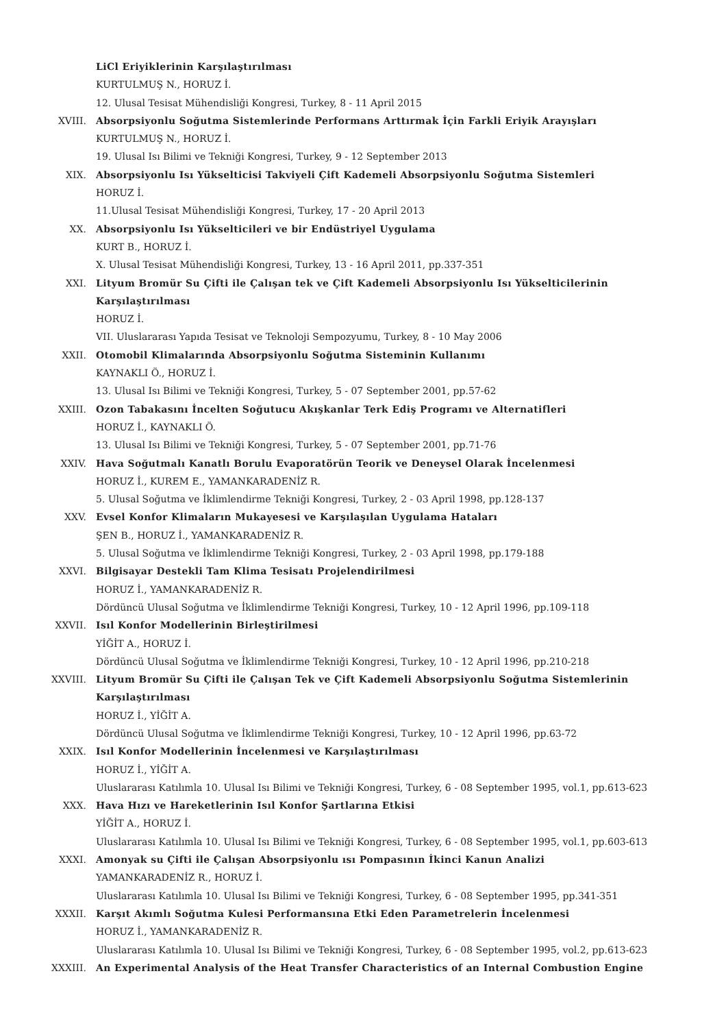LiCl Eriyiklerinin Karşılaştırılması
KURTULMUŞ N., HORUZ İ.
12. Ulusal Tesisat Mühendisliği Kongresi, Turkey, 8 - 11 April 2015
XVIII. Absorpsiyonlu Soğutma Sistemlerinde Performans Arttırmak İçin Farkli Eriyik Arayışları
KURTULMUŞ N., HORUZ İ.
19. Ulusal Isı Bilimi ve Tekniği Kongresi, Turkey, 9 - 12 September 2013
XIX. Absorpsiyonlu Isı Yükselticisi Takviyeli Çift Kademeli Absorpsiyonlu Soğutma Sistemleri
HORUZ İ.
11.Ulusal Tesisat Mühendisliği Kongresi, Turkey, 17 - 20 April 2013
XX. Absorpsiyonlu Isı Yükselticileri ve bir Endüstriyel Uygulama
KURT B., HORUZ İ.
X. Ulusal Tesisat Mühendisliği Kongresi, Turkey, 13 - 16 April 2011, pp.337-351
XXI. Lityum Bromür Su Çifti ile Çalışan tek ve Çift Kademeli Absorpsiyonlu Isı Yükselticilerinin Karşılaştırılması
HORUZ İ.
VII. Uluslararası Yapıda Tesisat ve Teknoloji Sempozyumu, Turkey, 8 - 10 May 2006
XXII. Otomobil Klimalarında Absorpsiyonlu Soğutma Sisteminin Kullanımı
KAYNAKLI Ö., HORUZ İ.
13. Ulusal Isı Bilimi ve Tekniği Kongresi, Turkey, 5 - 07 September 2001, pp.57-62
XXIII. Ozon Tabakasını İncelten Soğutucu Akışkanlar Terk Ediş Programı ve Alternatifleri
HORUZ İ., KAYNAKLI Ö.
13. Ulusal Isı Bilimi ve Tekniği Kongresi, Turkey, 5 - 07 September 2001, pp.71-76
XXIV. Hava Soğutmalı Kanatlı Borulu Evaporatörün Teorik ve Deneysel Olarak İncelenmesi
HORUZ İ., KUREM E., YAMANKARADENİZ R.
5. Ulusal Soğutma ve İklimlendirme Tekniği Kongresi, Turkey, 2 - 03 April 1998, pp.128-137
XXV. Evsel Konfor Klimaların Mukayesesi ve Karşılaşılan Uygulama Hataları
ŞEN B., HORUZ İ., YAMANKARADENİZ R.
5. Ulusal Soğutma ve İklimlendirme Tekniği Kongresi, Turkey, 2 - 03 April 1998, pp.179-188
XXVI. Bilgisayar Destekli Tam Klima Tesisatı Projelendirilmesi
HORUZ İ., YAMANKARADENİZ R.
Dördüncü Ulusal Soğutma ve İklimlendirme Tekniği Kongresi, Turkey, 10 - 12 April 1996, pp.109-118
XXVII. Isıl Konfor Modellerinin Birleştirilmesi
YİĞİT A., HORUZ İ.
Dördüncü Ulusal Soğutma ve İklimlendirme Tekniği Kongresi, Turkey, 10 - 12 April 1996, pp.210-218
XXVIII. Lityum Bromür Su Çifti ile Çalışan Tek ve Çift Kademeli Absorpsiyonlu Soğutma Sistemlerinin Karşılaştırılması
HORUZ İ., YİĞİT A.
Dördüncü Ulusal Soğutma ve İklimlendirme Tekniği Kongresi, Turkey, 10 - 12 April 1996, pp.63-72
XXIX. Isıl Konfor Modellerinin İncelenmesi ve Karşılaştırılması
HORUZ İ., YİĞİT A.
Uluslararası Katılımla 10. Ulusal Isı Bilimi ve Tekniği Kongresi, Turkey, 6 - 08 September 1995, vol.1, pp.613-623
XXX. Hava Hızı ve Hareketlerinin Isıl Konfor Şartlarına Etkisi
YİĞİT A., HORUZ İ.
Uluslararası Katılımla 10. Ulusal Isı Bilimi ve Tekniği Kongresi, Turkey, 6 - 08 September 1995, vol.1, pp.603-613
XXXI. Amonyak su Çifti ile Çalışan Absorpsiyonlu ısı Pompasının İkinci Kanun Analizi
YAMANKARADENİZ R., HORUZ İ.
Uluslararası Katılımla 10. Ulusal Isı Bilimi ve Tekniği Kongresi, Turkey, 6 - 08 September 1995, pp.341-351
XXXII. Karşıt Akımlı Soğutma Kulesi Performansına Etki Eden Parametrelerin İncelenmesi
HORUZ İ., YAMANKARADENİZ R.
Uluslararası Katılımla 10. Ulusal Isı Bilimi ve Tekniği Kongresi, Turkey, 6 - 08 September 1995, vol.2, pp.613-623
XXXIII. An Experimental Analysis of the Heat Transfer Characteristics of an Internal Combustion Engine